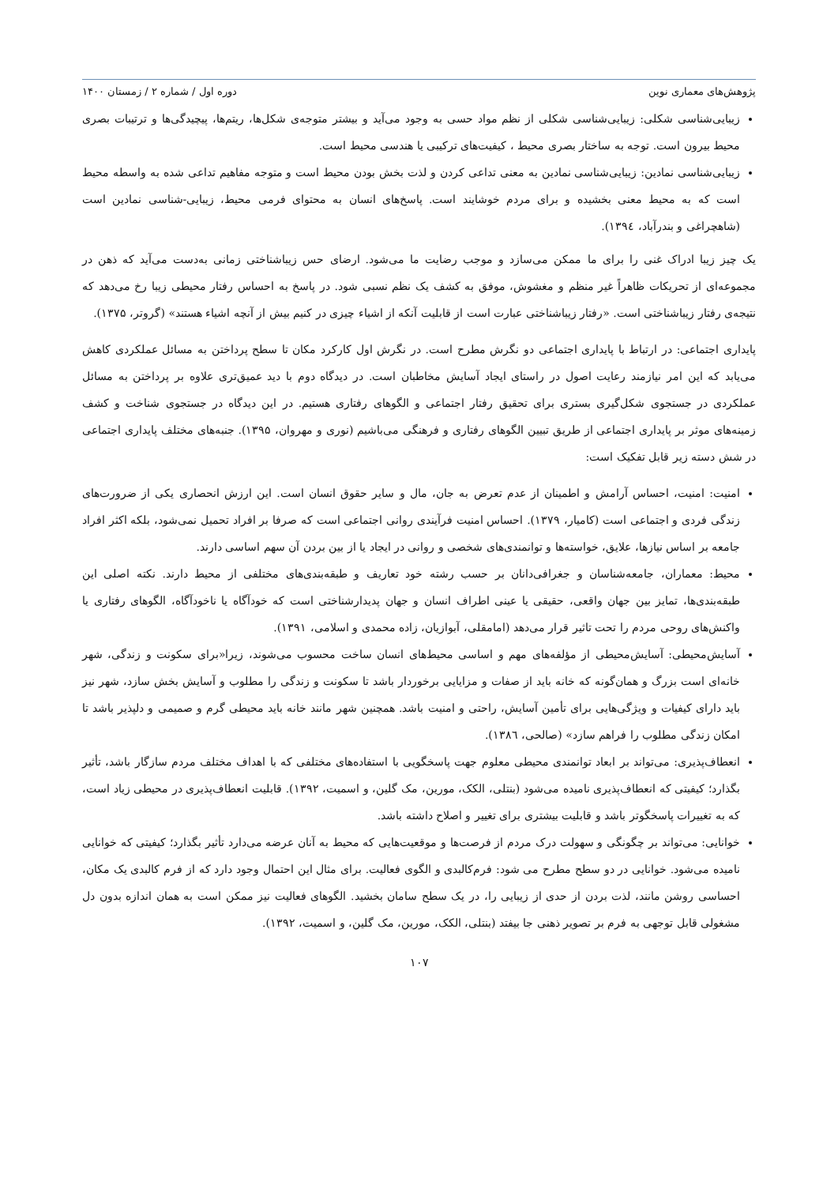پژوهش‌های معماری نوین دوره اول / شماره ۲ / زمستان ۱۴۰۰
زیبایی‌شناسی شکلی: زیبایی‌شناسی شکلی از نظم مواد حسی به وجود می‌آید و بیشتر متوجه‌ی شکل‌ها، ریتم‌ها، پیچیدگی‌ها و ترتیبات بصری محیط بیرون است. توجه به ساختار بصری محیط ، کیفیت‌های ترکیبی یا هندسی محیط است.
زیبایی‌شناسی نمادین: زیبایی‌شناسی نمادین به معنی تداعی کردن و لذت بخش بودن محیط است و متوجه مفاهیم تداعی شده به واسطه محیط است که به محیط معنی بخشیده و برای مردم خوشایند است. پاسخ‌های انسان به محتوای فرمی محیط، زیبایی-شناسی نمادین است (شاهچراغی و بندرآباد، ۱۳۹٤).
یک چیز زیبا ادراک غنی را برای ما ممکن می‌سازد و موجب رضایت ما می‌شود. ارضای حس زیباشناختی زمانی به‌دست می‌آید که ذهن در مجموعه‌ای از تحریکات ظاهراً غیر منظم و مغشوش، موفق به کشف یک نظم نسبی شود. در پاسخ به احساس رفتار محیطی زیبا رخ می‌دهد که نتیجه‌ی رفتار زیباشناختی است. «رفتار زیباشناختی عبارت است از قابلیت آنکه از اشیاء چیزی در کنیم بیش از آنچه اشیاء هستند» (گروتر، ۱۳۷۵).
پایداری اجتماعی: در ارتباط با پایداری اجتماعی دو نگرش مطرح است. در نگرش اول کارکرد مکان تا سطح پرداختن به مسائل عملکردی کاهش می‌یابد که این امر نیازمند رعایت اصول در راستای ایجاد آسایش مخاطبان است. در دیدگاه دوم با دید عمیق‌تری علاوه بر پرداختن به مسائل عملکردی در جستجوی شکل‌گیری بستری برای تحقیق رفتار اجتماعی و الگوهای رفتاری هستیم. در این دیدگاه در جستجوی شناخت و کشف زمینه‌های موثر بر پایداری اجتماعی از طریق تبیین الگوهای رفتاری و فرهنگی می‌باشیم (نوری و مهروان، ۱۳۹۵). جنبه‌های مختلف پایداری اجتماعی در شش دسته زیر قابل تفکیک است:
امنیت: امنیت، احساس آرامش و اطمینان از عدم تعرض به جان، مال و سایر حقوق انسان است. این ارزش انحصاری یکی از ضرورت‌های زندگی فردی و اجتماعی است (کامیار، ۱۳۷۹). احساس امنیت فرآیندی روانی اجتماعی است که صرفا بر افراد تحمیل نمی‌شود، بلکه اکثر افراد جامعه بر اساس نیازها، علایق، خواسته‌ها و توانمندی‌های شخصی و روانی در ایجاد یا از بین بردن آن سهم اساسی دارند.
محیط: معماران، جامعه‌شناسان و جغرافی‌دانان بر حسب رشته خود تعاریف و طبقه‌بندی‌های مختلفی از محیط دارند. نکته اصلی این طبقه‌بندی‌ها، تمایز بین جهان واقعی، حقیقی یا عینی اطراف انسان و جهان پدیدارشناختی است که خودآگاه یا ناخودآگاه، الگوهای رفتاری یا واکنش‌های روحی مردم را تحت تاثیر قرار می‌دهد (امامقلی، آبوازیان، زاده محمدی و اسلامی، ۱۳۹۱).
آسایش‌محیطی: آسایش‌محیطی از مؤلفه‌های مهم و اساسی محیط‌های انسان ساخت محسوب می‌شوند، زیرا«برای سکونت و زندگی، شهر خانه‌ای است بزرگ و همان‌گونه که خانه باید از صفات و مزایایی برخوردار باشد تا سکونت و زندگی را مطلوب و آسایش بخش سازد، شهر نیز باید دارای کیفیات و ویژگی‌هایی برای تأمین آسایش، راحتی و امنیت باشد. همچنین شهر مانند خانه باید محیطی گرم و صمیمی و دلپذیر باشد تا امکان زندگی مطلوب را فراهم سازد» (صالحی، ۱۳۸٦).
انعطاف‌پذیری: می‌تواند بر ابعاد توانمندی محیطی معلوم جهت پاسخگویی با استفاده‌های مختلفی که با اهداف مختلف مردم سازگار باشد، تأثیر بگذارد؛ کیفیتی که انعطاف‌پذیری نامیده می‌شود (بنتلی، الکک، مورین، مک گلین، و اسمیت، ۱۳۹۲). قابلیت انعطاف‌پذیری در محیطی زیاد است، که به تغییرات پاسخگوتر باشد و قابلیت بیشتری برای تغییر و اصلاح داشته باشد.
خوانایی: می‌تواند بر چگونگی و سهولت درک مردم از فرصت‌ها و موقعیت‌هایی که محیط به آنان عرضه می‌دارد تأثیر بگذارد؛ کیفیتی که خوانایی نامیده می‌شود. خوانایی در دو سطح مطرح می شود: فرم‌کالبدی و الگوی فعالیت. برای مثال این احتمال وجود دارد که از فرم کالبدی یک مکان، احساسی روشن مانند، لذت بردن از حدی از زیبایی را، در یک سطح سامان بخشید. الگوهای فعالیت نیز ممکن است به همان اندازه بدون دل مشغولی قابل توجهی به فرم بر تصویر ذهنی جا بیفتد (بنتلی، الکک، مورین، مک گلین، و اسمیت، ۱۳۹۲).
۱۰۷